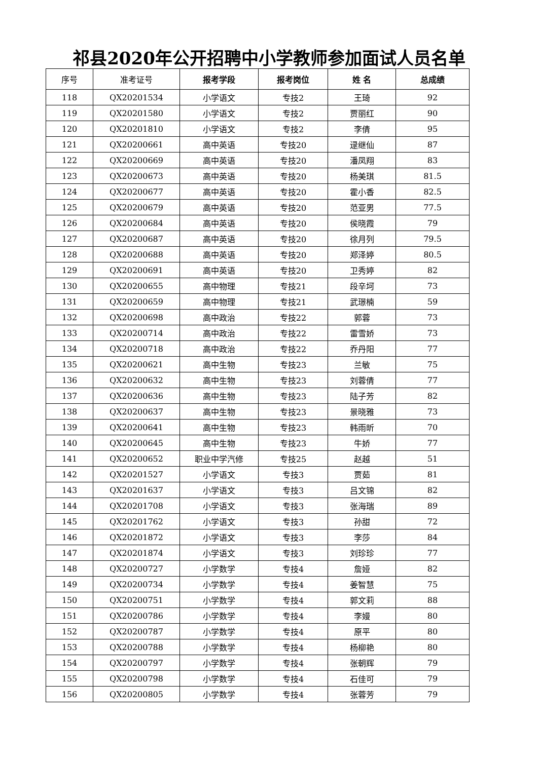祁县2020年公开招聘中小学教师参加面试人员名单
| 序号 | 准考证号 | 报考学段 | 报考岗位 | 姓 名 | 总成绩 |
| --- | --- | --- | --- | --- | --- |
| 118 | QX20201534 | 小学语文 | 专技2 | 王琦 | 92 |
| 119 | QX20201580 | 小学语文 | 专技2 | 贾丽红 | 90 |
| 120 | QX20201810 | 小学语文 | 专技2 | 李倩 | 95 |
| 121 | QX20200661 | 高中英语 | 专技20 | 逯继仙 | 87 |
| 122 | QX20200669 | 高中英语 | 专技20 | 潘凤翔 | 83 |
| 123 | QX20200673 | 高中英语 | 专技20 | 杨美琪 | 81.5 |
| 124 | QX20200677 | 高中英语 | 专技20 | 霍小香 | 82.5 |
| 125 | QX20200679 | 高中英语 | 专技20 | 范亚男 | 77.5 |
| 126 | QX20200684 | 高中英语 | 专技20 | 侯晓霞 | 79 |
| 127 | QX20200687 | 高中英语 | 专技20 | 徐月列 | 79.5 |
| 128 | QX20200688 | 高中英语 | 专技20 | 郑泽婷 | 80.5 |
| 129 | QX20200691 | 高中英语 | 专技20 | 卫秀婷 | 82 |
| 130 | QX20200655 | 高中物理 | 专技21 | 段辛坷 | 73 |
| 131 | QX20200659 | 高中物理 | 专技21 | 武璟楠 | 59 |
| 132 | QX20200698 | 高中政治 | 专技22 | 郭蓉 | 73 |
| 133 | QX20200714 | 高中政治 | 专技22 | 雷雪娇 | 73 |
| 134 | QX20200718 | 高中政治 | 专技22 | 乔丹阳 | 77 |
| 135 | QX20200621 | 高中生物 | 专技23 | 兰敏 | 75 |
| 136 | QX20200632 | 高中生物 | 专技23 | 刘蓉倩 | 77 |
| 137 | QX20200636 | 高中生物 | 专技23 | 陆子芳 | 82 |
| 138 | QX20200637 | 高中生物 | 专技23 | 景晓雅 | 73 |
| 139 | QX20200641 | 高中生物 | 专技23 | 韩雨昕 | 70 |
| 140 | QX20200645 | 高中生物 | 专技23 | 牛娇 | 77 |
| 141 | QX20200652 | 职业中学汽修 | 专技25 | 赵越 | 51 |
| 142 | QX20201527 | 小学语文 | 专技3 | 贾茹 | 81 |
| 143 | QX20201637 | 小学语文 | 专技3 | 吕文锦 | 82 |
| 144 | QX20201708 | 小学语文 | 专技3 | 张海瑞 | 89 |
| 145 | QX20201762 | 小学语文 | 专技3 | 孙甜 | 72 |
| 146 | QX20201872 | 小学语文 | 专技3 | 李莎 | 84 |
| 147 | QX20201874 | 小学语文 | 专技3 | 刘珍珍 | 77 |
| 148 | QX20200727 | 小学数学 | 专技4 | 詹娅 | 82 |
| 149 | QX20200734 | 小学数学 | 专技4 | 姜智慧 | 75 |
| 150 | QX20200751 | 小学数学 | 专技4 | 郭文莉 | 88 |
| 151 | QX20200786 | 小学数学 | 专技4 | 李嫚 | 80 |
| 152 | QX20200787 | 小学数学 | 专技4 | 原平 | 80 |
| 153 | QX20200788 | 小学数学 | 专技4 | 杨柳艳 | 80 |
| 154 | QX20200797 | 小学数学 | 专技4 | 张朝辉 | 79 |
| 155 | QX20200798 | 小学数学 | 专技4 | 石佳可 | 79 |
| 156 | QX20200805 | 小学数学 | 专技4 | 张蓉芳 | 79 |